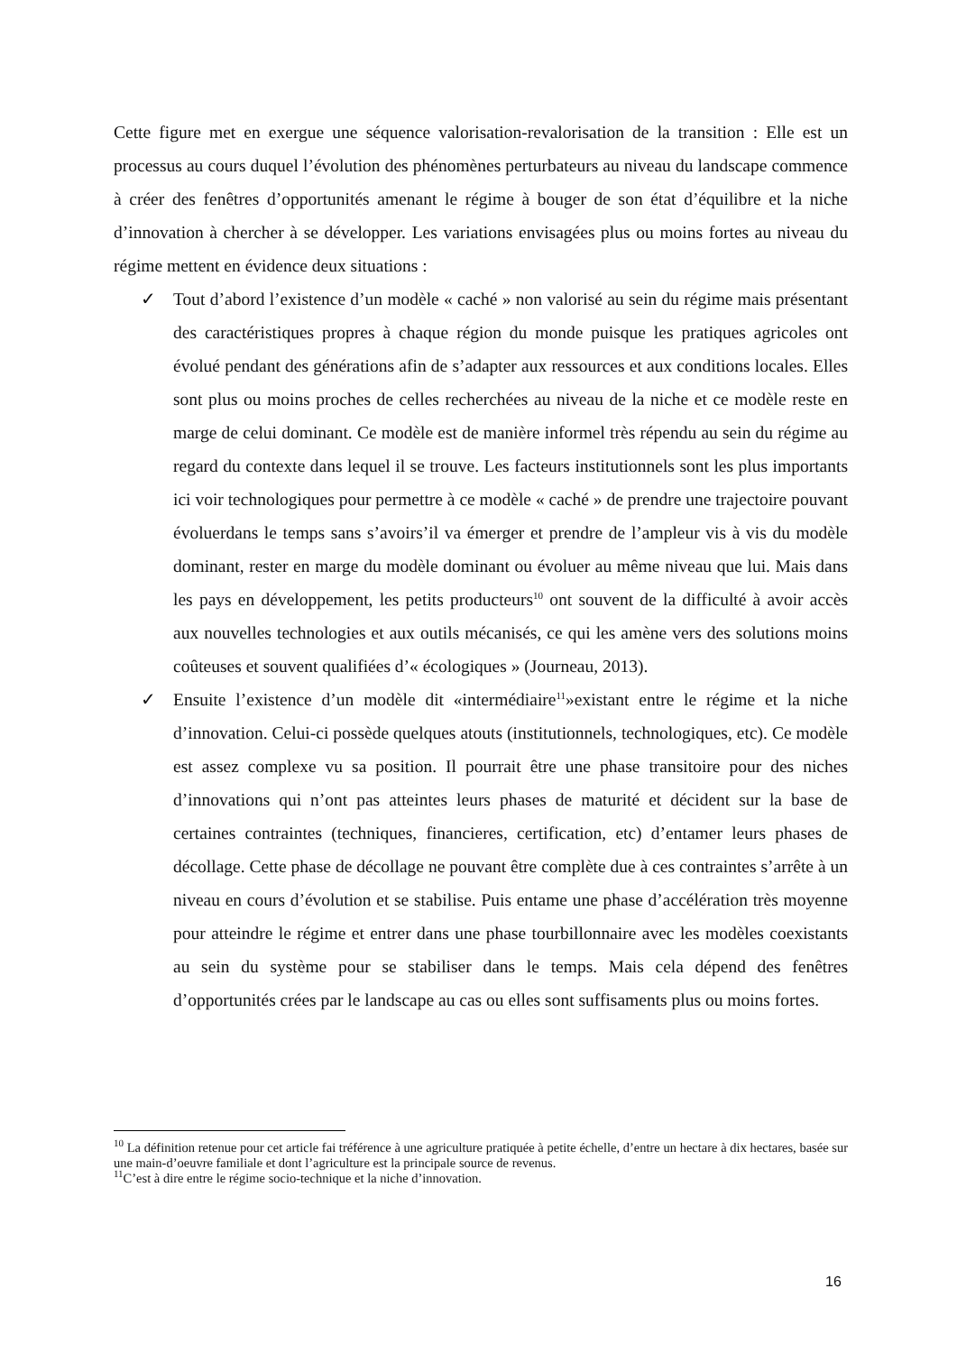Cette figure met en exergue une séquence valorisation-revalorisation de la transition : Elle est un processus au cours duquel l’évolution des phénomènes perturbateurs au niveau du landscape commence à créer des fenêtres d’opportunités amenant le régime à bouger de son état d’équilibre et la niche d’innovation à chercher à se développer. Les variations envisagées plus ou moins fortes au niveau du régime mettent en évidence deux situations :
✓ Tout d’abord l’existence d’un modèle « caché » non valorisé au sein du régime mais présentant des caractéristiques propres à chaque région du monde puisque les pratiques agricoles ont évolué pendant des générations afin de s’adapter aux ressources et aux conditions locales. Elles sont plus ou moins proches de celles recherchées au niveau de la niche et ce modèle reste en marge de celui dominant. Ce modèle est de manière informel très répendu au sein du régime au regard du contexte dans lequel il se trouve. Les facteurs institutionnels sont les plus importants ici voir technologiques pour permettre à ce modèle « caché » de prendre une trajectoire pouvant évoluerdans le temps sans s’avoirs’il va émerger et prendre de l’ampleur vis à vis du modèle dominant, rester en marge du modèle dominant ou évoluer au même niveau que lui. Mais dans les pays en développement, les petits producteurs<sup>10</sup> ont souvent de la difficulté à avoir accès aux nouvelles technologies et aux outils mécanisés, ce qui les amène vers des solutions moins coûteuses et souvent qualifiées d’« écologiques » (Journeau, 2013).
✓ Ensuite l’existence d’un modèle dit «intermédiaire<sup>11</sup>»existant entre le régime et la niche d’innovation. Celui-ci possède quelques atouts (institutionnels, technologiques, etc). Ce modèle est assez complexe vu sa position. Il pourrait être une phase transitoire pour des niches d’innovations qui n’ont pas atteintes leurs phases de maturité et décident sur la base de certaines contraintes (techniques, financieres, certification, etc) d’entamer leurs phases de décollage. Cette phase de décollage ne pouvant être complète due à ces contraintes s’arrête à un niveau en cours d’évolution et se stabilise. Puis entame une phase d’accélération très moyenne pour atteindre le régime et entrer dans une phase tourbillonnaire avec les modèles coexistants au sein du système pour se stabiliser dans le temps. Mais cela dépend des fenêtres d’opportunités crées par le landscape au cas ou elles sont suffisaments plus ou moins fortes.
<sup>10</sup> La définition retenue pour cet article fai tréférence à une agriculture pratiquée à petite échelle, d’entre un hectare à dix hectares, basée sur une main-d’oeuvre familiale et dont l’agriculture est la principale source de revenus.
<sup>11</sup>C’est à dire entre le régime socio-technique et la niche d’innovation.
16